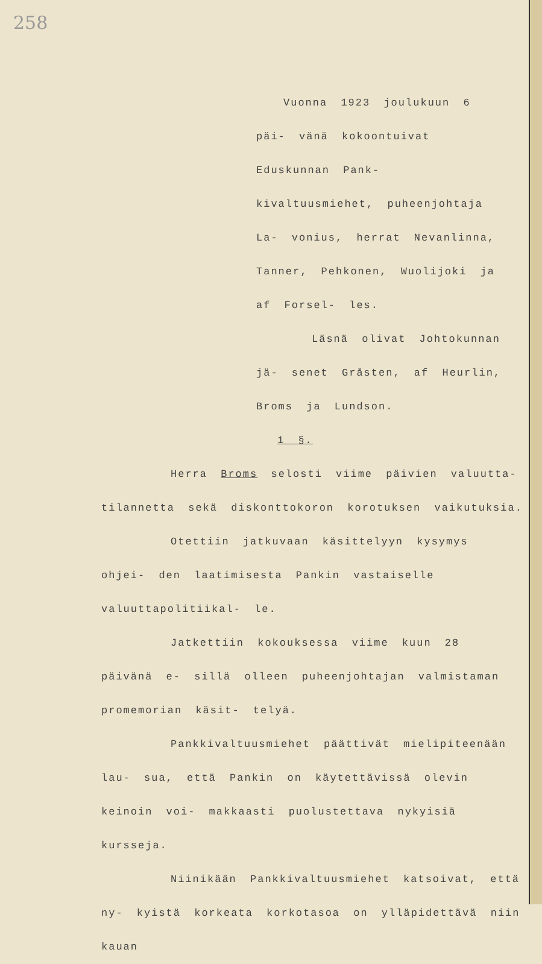258
Vuonna 1923 joulukuun 6 päi- vänä kokoontuivat Eduskunnan Pank- kivaltuusmiehet, puheenjohtaja La- vonius, herrat Nevanlinna, Tanner, Pehkonen, Wuolijoki ja af Forsel- les.
Läsnä olivat Johtokunnan jä- senet Gråsten, af Heurlin, Broms ja Lundson.
1 §.
Herra Broms selosti viime päivien valuutta- tilannetta sekä diskonttokoron korotuksen vaikutuksia.
Otettiin jatkuvaan käsittelyyn kysymys ohjei- den laatimisesta Pankin vastaiselle valuuttapolitiikal- le.
Jatkettiin kokouksessa viime kuun 28 päivänä e- sillä olleen puheenjohtajan valmistaman promemorian käsit- telyä.
Pankkivaltuusmiehet päättivät mielipiteenään lau- sua, että Pankin on käytettävissä olevin keinoin voi- makkaasti puolustettava nykyisiä kursseja.
Niinikään Pankkivaltuusmiehet katsoivat, että ny- kyistä korkeata korkotasoa on ylläpidettävä niin kauan